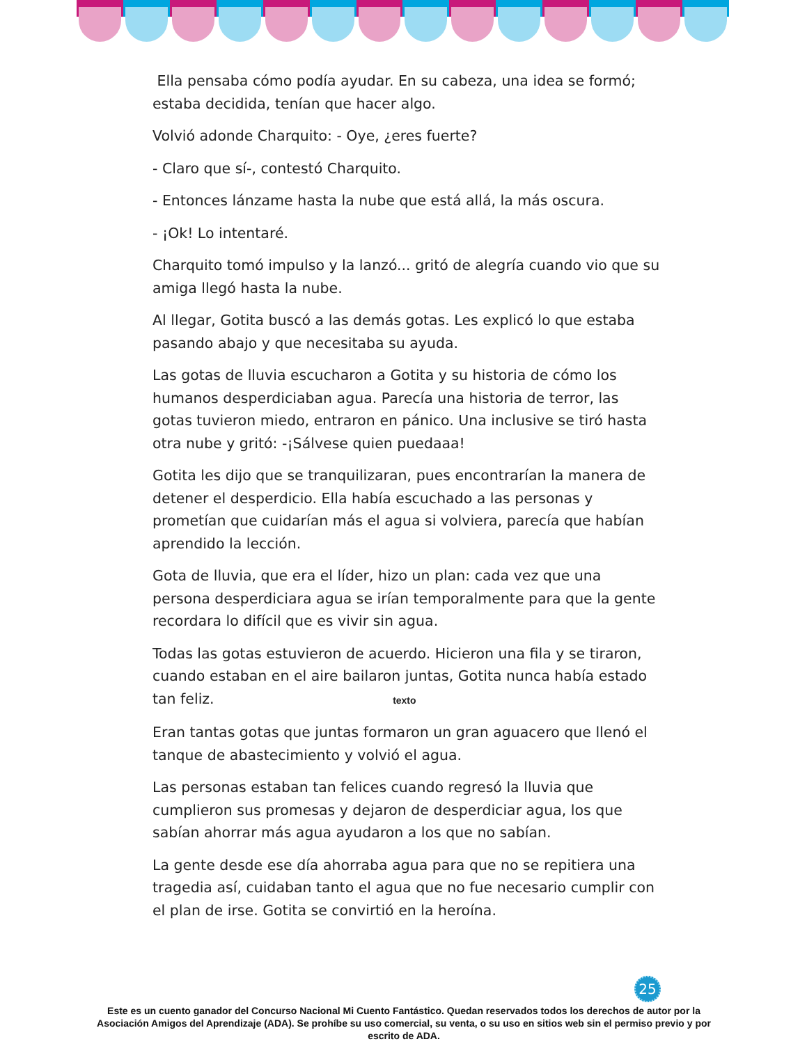Ella pensaba cómo podía ayudar. En su cabeza, una idea se formó; estaba decidida, tenían que hacer algo.
Volvió adonde Charquito: - Oye, ¿eres fuerte?
- Claro que sí-, contestó Charquito.
- Entonces lánzame hasta la nube que está allá, la más oscura.
- ¡Ok! Lo intentaré.
Charquito tomó impulso y la lanzó... gritó de alegría cuando vio que su amiga llegó hasta la nube.
Al llegar, Gotita buscó a las demás gotas. Les explicó lo que estaba pasando abajo y que necesitaba su ayuda.
Las gotas de lluvia escucharon a Gotita y su historia de cómo los humanos desperdiciaban agua. Parecía una historia de terror, las gotas tuvieron miedo, entraron en pánico. Una inclusive se tiró hasta otra nube y gritó: -¡Sálvese quien puedaaa!
Gotita les dijo que se tranquilizaran, pues encontrarían la manera de detener el desperdicio. Ella había escuchado a las personas y prometían que cuidarían más el agua si volviera, parecía que habían aprendido la lección.
Gota de lluvia, que era el líder, hizo un plan: cada vez que una persona desperdiciara agua se irían temporalmente para que la gente recordara lo difícil que es vivir sin agua.
Todas las gotas estuvieron de acuerdo. Hicieron una fila y se tiraron, cuando estaban en el aire bailaron juntas, Gotita nunca había estado tan feliz. texto
Eran tantas gotas que juntas formaron un gran aguacero que llenó el tanque de abastecimiento y volvió el agua.
Las personas estaban tan felices cuando regresó la lluvia que cumplieron sus promesas y dejaron de desperdiciar agua, los que sabían ahorrar más agua ayudaron a los que no sabían.
La gente desde ese día ahorraba agua para que no se repitiera una tragedia así, cuidaban tanto el agua que no fue necesario cumplir con el plan de irse. Gotita se convirtió en la heroína.
25
Este es un cuento ganador del Concurso Nacional Mi Cuento Fantástico. Quedan reservados todos los derechos de autor por la Asociación Amigos del Aprendizaje (ADA). Se prohíbe su uso comercial, su venta, o su uso en sitios web sin el permiso previo y por escrito de ADA.